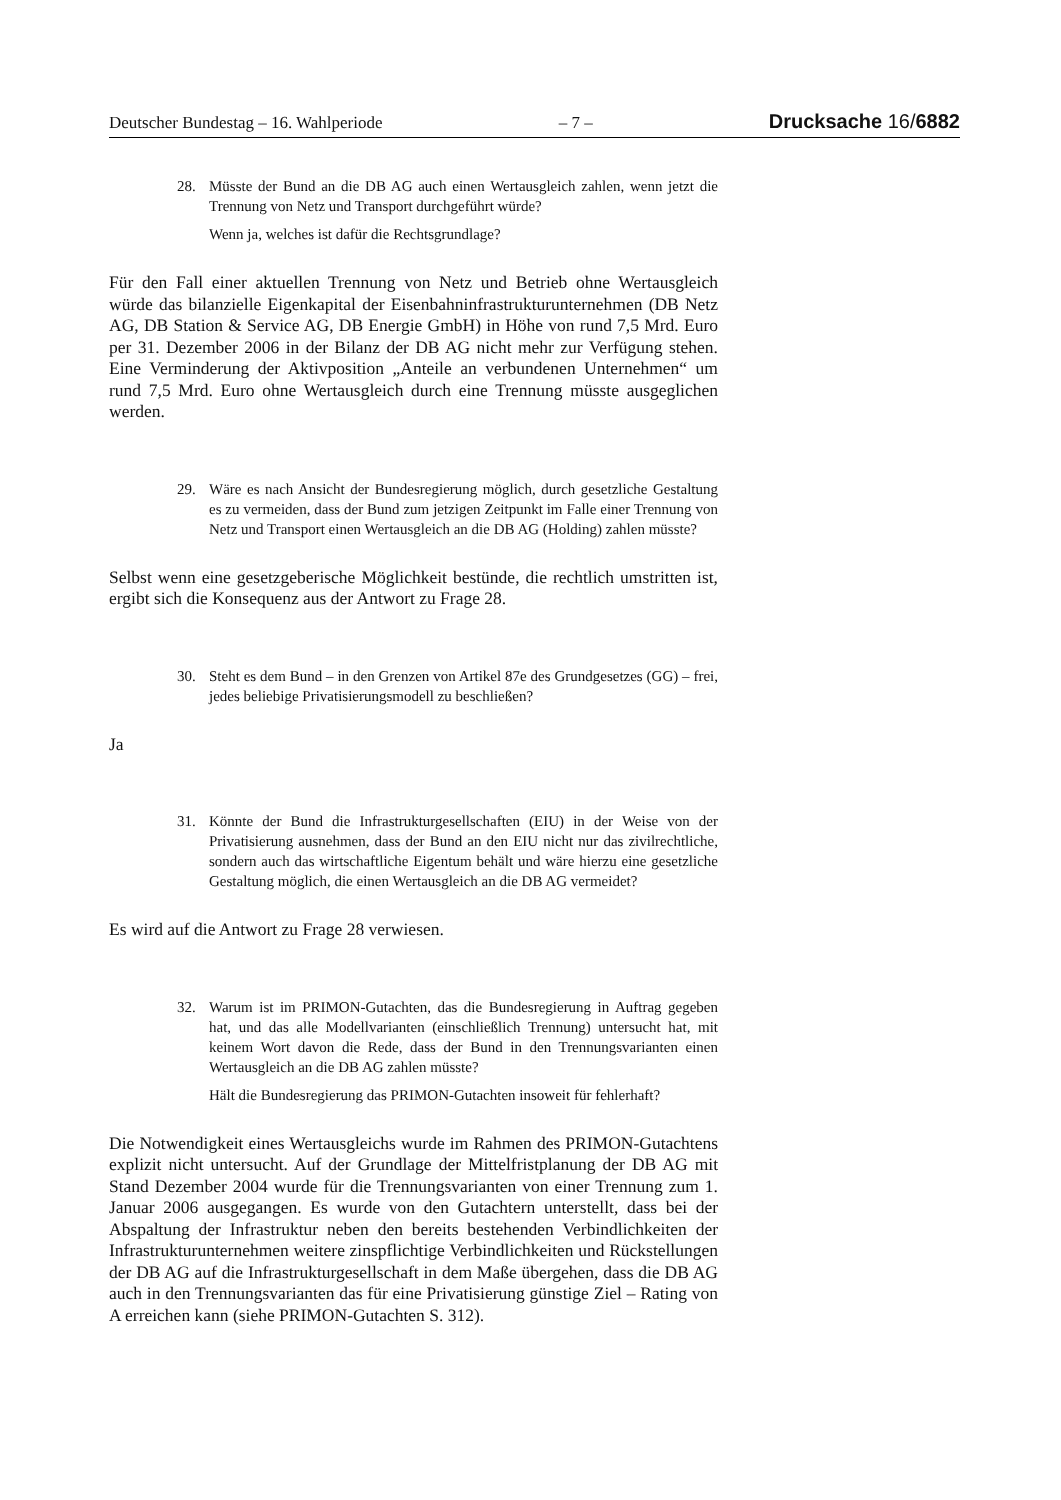Deutscher Bundestag – 16. Wahlperiode – 7 – Drucksache 16/6882
28. Müsste der Bund an die DB AG auch einen Wertausgleich zahlen, wenn jetzt die Trennung von Netz und Transport durchgeführt würde?
Wenn ja, welches ist dafür die Rechtsgrundlage?
Für den Fall einer aktuellen Trennung von Netz und Betrieb ohne Wertausgleich würde das bilanzielle Eigenkapital der Eisenbahninfrastrukturunternehmen (DB Netz AG, DB Station & Service AG, DB Energie GmbH) in Höhe von rund 7,5 Mrd. Euro per 31. Dezember 2006 in der Bilanz der DB AG nicht mehr zur Verfügung stehen. Eine Verminderung der Aktivposition „Anteile an verbundenen Unternehmen“ um rund 7,5 Mrd. Euro ohne Wertausgleich durch eine Trennung müsste ausgeglichen werden.
29. Wäre es nach Ansicht der Bundesregierung möglich, durch gesetzliche Gestaltung es zu vermeiden, dass der Bund zum jetzigen Zeitpunkt im Falle einer Trennung von Netz und Transport einen Wertausgleich an die DB AG (Holding) zahlen müsste?
Selbst wenn eine gesetzgeberische Möglichkeit bestünde, die rechtlich umstritten ist, ergibt sich die Konsequenz aus der Antwort zu Frage 28.
30. Steht es dem Bund – in den Grenzen von Artikel 87e des Grundgesetzes (GG) – frei, jedes beliebige Privatisierungsmodell zu beschließen?
Ja
31. Könnte der Bund die Infrastrukturgesellschaften (EIU) in der Weise von der Privatisierung ausnehmen, dass der Bund an den EIU nicht nur das zivilrechtliche, sondern auch das wirtschaftliche Eigentum behält und wäre hierzu eine gesetzliche Gestaltung möglich, die einen Wertausgleich an die DB AG vermeidet?
Es wird auf die Antwort zu Frage 28 verwiesen.
32. Warum ist im PRIMON-Gutachten, das die Bundesregierung in Auftrag gegeben hat, und das alle Modellvarianten (einschließlich Trennung) untersucht hat, mit keinem Wort davon die Rede, dass der Bund in den Trennungsvarianten einen Wertausgleich an die DB AG zahlen müsste?
Hält die Bundesregierung das PRIMON-Gutachten insoweit für fehlerhaft?
Die Notwendigkeit eines Wertausgleichs wurde im Rahmen des PRIMON-Gutachtens explizit nicht untersucht. Auf der Grundlage der Mittelfristplanung der DB AG mit Stand Dezember 2004 wurde für die Trennungsvarianten von einer Trennung zum 1. Januar 2006 ausgegangen. Es wurde von den Gutachtern unterstellt, dass bei der Abspaltung der Infrastruktur neben den bereits bestehenden Verbindlichkeiten der Infrastrukturunternehmen weitere zinspflichtige Verbindlichkeiten und Rückstellungen der DB AG auf die Infrastrukturgesellschaft in dem Maße übergehen, dass die DB AG auch in den Trennungsvarianten das für eine Privatisierung günstige Ziel – Rating von A erreichen kann (siehe PRIMON-Gutachten S. 312).